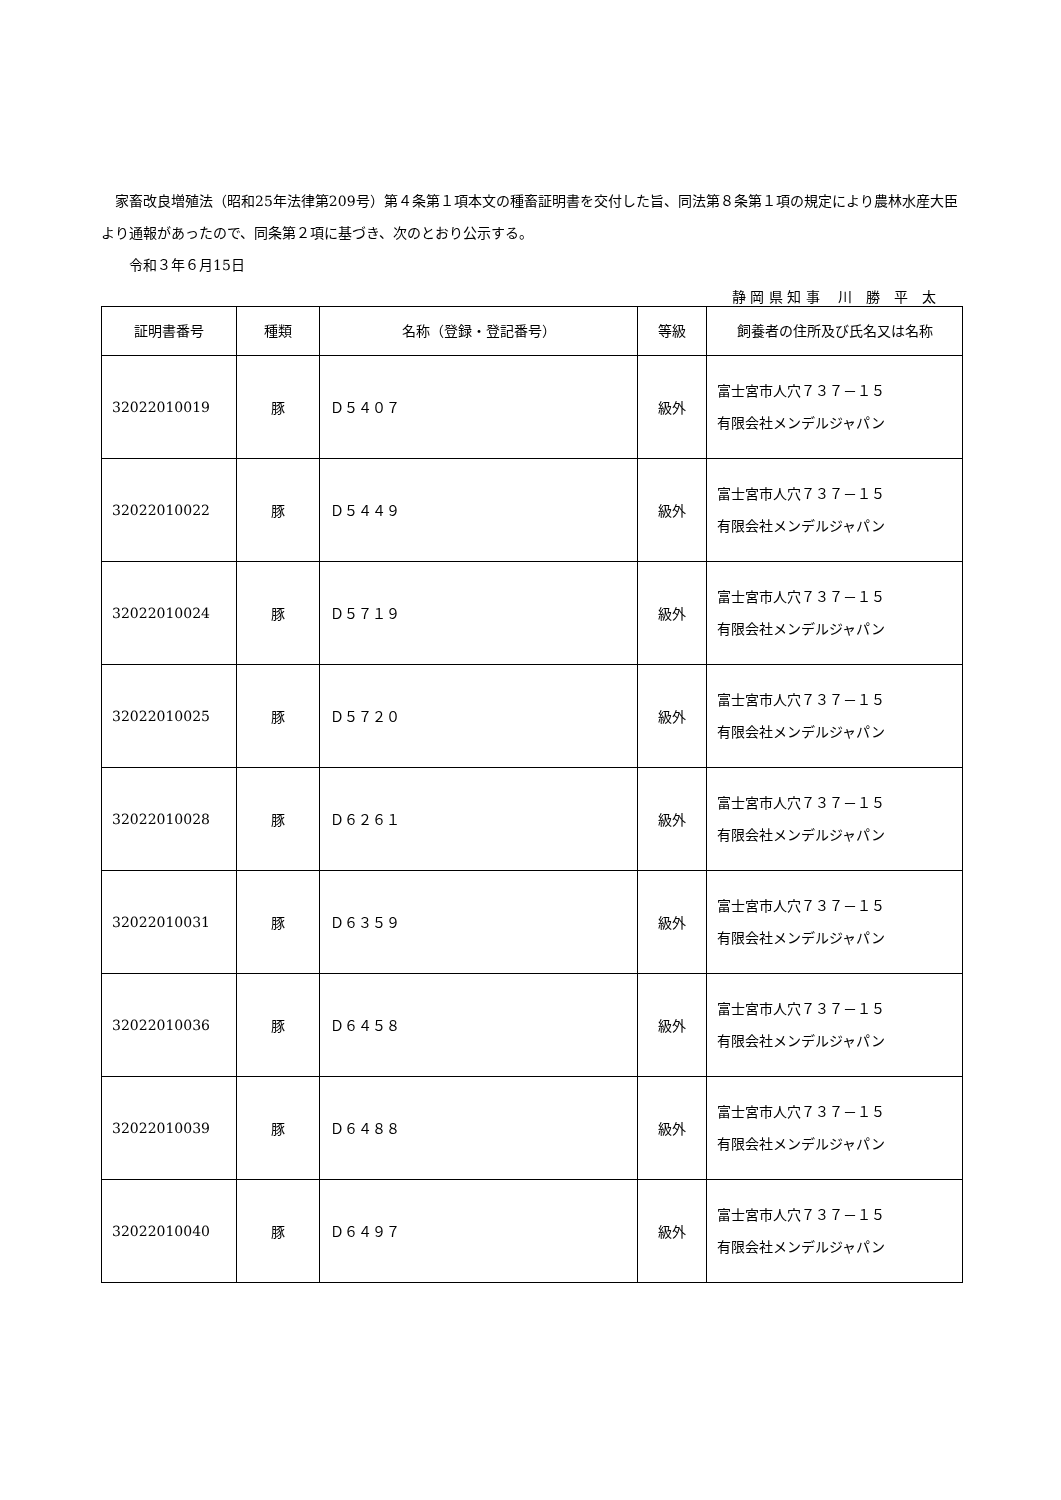家畜改良増殖法（昭和25年法律第209号）第４条第１項本文の種畜証明書を交付した旨、同法第８条第１項の規定により農林水産大臣より通報があったので、同条第２項に基づき、次のとおり公示する。
　　令和３年６月15日
静 岡 県 知 事　 川　勝　平　太
| 証明書番号 | 種類 | 名称（登録・登記番号） | 等級 | 飼養者の住所及び氏名又は名称 |
| --- | --- | --- | --- | --- |
| 32022010019 | 豚 | Ｄ５４０７ | 級外 | 富士宮市人穴７３７－１５ 有限会社メンデルジャパン |
| 32022010022 | 豚 | Ｄ５４４９ | 級外 | 富士宮市人穴７３７－１５ 有限会社メンデルジャパン |
| 32022010024 | 豚 | Ｄ５７１９ | 級外 | 富士宮市人穴７３７－１５ 有限会社メンデルジャパン |
| 32022010025 | 豚 | Ｄ５７２０ | 級外 | 富士宮市人穴７３７－１５ 有限会社メンデルジャパン |
| 32022010028 | 豚 | Ｄ６２６１ | 級外 | 富士宮市人穴７３７－１５ 有限会社メンデルジャパン |
| 32022010031 | 豚 | Ｄ６３５９ | 級外 | 富士宮市人穴７３７－１５ 有限会社メンデルジャパン |
| 32022010036 | 豚 | Ｄ６４５８ | 級外 | 富士宮市人穴７３７－１５ 有限会社メンデルジャパン |
| 32022010039 | 豚 | Ｄ６４８８ | 級外 | 富士宮市人穴７３７－１５ 有限会社メンデルジャパン |
| 32022010040 | 豚 | Ｄ６４９７ | 級外 | 富士宮市人穴７３７－１５ 有限会社メンデルジャパン |